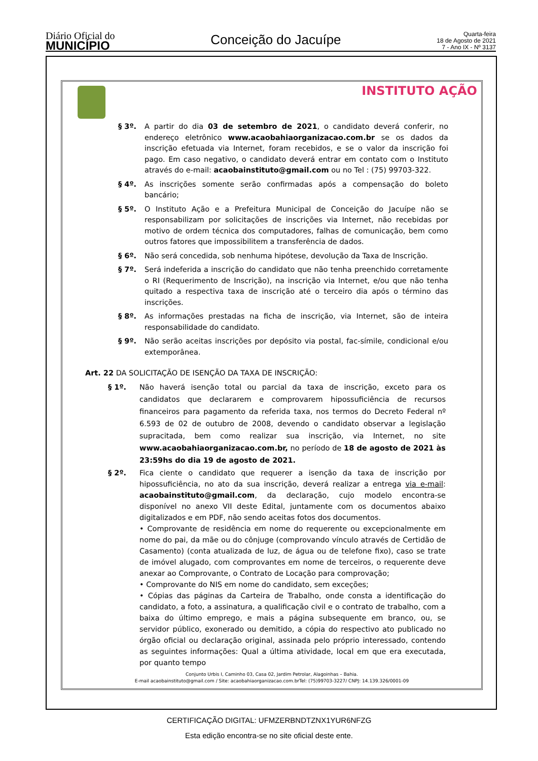Diário Oficial do
MUNICÍPIO
Conceição do Jacuípe
Quarta-feira
18 de Agosto de 2021
7 - Ano IX - Nº 3137
INSTITUTO AÇÃO
§ 3º. A partir do dia 03 de setembro de 2021, o candidato deverá conferir, no endereço eletrônico www.acaobahiaorganizacao.com.br se os dados da inscrição efetuada via Internet, foram recebidos, e se o valor da inscrição foi pago. Em caso negativo, o candidato deverá entrar em contato com o Instituto através do e-mail: acaobainstituto@gmail.com ou no Tel : (75) 99703-322.
§ 4º. As inscrições somente serão confirmadas após a compensação do boleto bancário;
§ 5º. O Instituto Ação e a Prefeitura Municipal de Conceição do Jacuípe não se responsabilizam por solicitações de inscrições via Internet, não recebidas por motivo de ordem técnica dos computadores, falhas de comunicação, bem como outros fatores que impossibilitem a transferência de dados.
§ 6º. Não será concedida, sob nenhuma hipótese, devolução da Taxa de Inscrição.
§ 7º. Será indeferida a inscrição do candidato que não tenha preenchido corretamente o RI (Requerimento de Inscrição), na inscrição via Internet, e/ou que não tenha quitado a respectiva taxa de inscrição até o terceiro dia após o término das inscrições.
§ 8º. As informações prestadas na ficha de inscrição, via Internet, são de inteira responsabilidade do candidato.
§ 9º. Não serão aceitas inscrições por depósito via postal, fac-símile, condicional e/ou extemporânea.
Art. 22 DA SOLICITAÇÃO DE ISENÇÃO DA TAXA DE INSCRIÇÃO:
§ 1º. Não haverá isenção total ou parcial da taxa de inscrição, exceto para os candidatos que declararem e comprovarem hipossuficiência de recursos financeiros para pagamento da referida taxa, nos termos do Decreto Federal nº 6.593 de 02 de outubro de 2008, devendo o candidato observar a legislação supracitada, bem como realizar sua inscrição, via Internet, no site www.acaobahiaorganizacao.com.br, no período de 18 de agosto de 2021 às 23:59hs do dia 19 de agosto de 2021.
§ 2º. Fica ciente o candidato que requerer a isenção da taxa de inscrição por hipossuficiência, no ato da sua inscrição, deverá realizar a entrega via e-mail: acaobainstituto@gmail.com, da declaração, cujo modelo encontra-se disponível no anexo VII deste Edital, juntamente com os documentos abaixo digitalizados e em PDF, não sendo aceitas fotos dos documentos.
• Comprovante de residência em nome do requerente ou excepcionalmente em nome do pai, da mãe ou do cônjuge (comprovando vínculo através de Certidão de Casamento) (conta atualizada de luz, de água ou de telefone fixo), caso se trate de imóvel alugado, com comprovantes em nome de terceiros, o requerente deve anexar ao Comprovante, o Contrato de Locação para comprovação;
• Comprovante do NIS em nome do candidato, sem exceções;
• Cópias das páginas da Carteira de Trabalho, onde consta a identificação do candidato, a foto, a assinatura, a qualificação civil e o contrato de trabalho, com a baixa do último emprego, e mais a página subsequente em branco, ou, se servidor público, exonerado ou demitido, a cópia do respectivo ato publicado no órgão oficial ou declaração original, assinada pelo próprio interessado, contendo as seguintes informações: Qual a última atividade, local em que era executada, por quanto tempo
Conjunto Urbis I, Caminho 03, Casa 02, Jardim Petrolar, Alagoinhas – Bahia.
E-mail acaobainstituto@gmail.com / Site: acaobahiaorganizacao.com.brTel: (75)99703-3227/ CNPJ: 14.139.326/0001-09
CERTIFICAÇÃO DIGITAL: UFMZERBNDTZNX1YUR6NFZG
Esta edição encontra-se no site oficial deste ente.